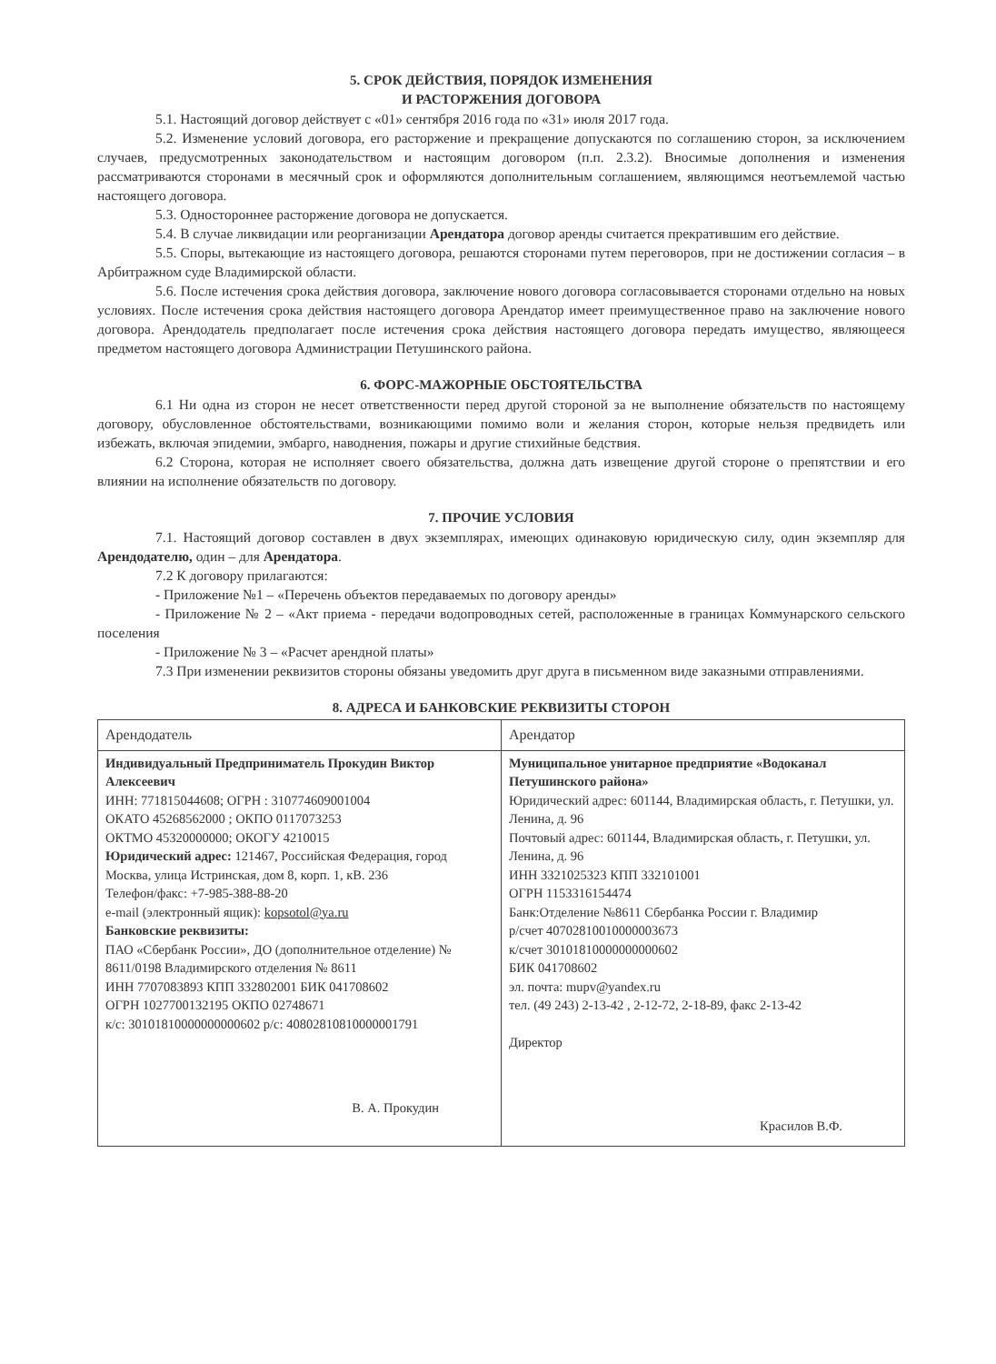5. СРОК ДЕЙСТВИЯ, ПОРЯДОК ИЗМЕНЕНИЯ
И РАСТОРЖЕНИЯ ДОГОВОРА
5.1. Настоящий договор действует с «01» сентября 2016 года по «31» июля 2017 года.
5.2. Изменение условий договора, его расторжение и прекращение допускаются по соглашению сторон, за исключением случаев, предусмотренных законодательством и настоящим договором (п.п. 2.3.2). Вносимые дополнения и изменения рассматриваются сторонами в месячный срок и оформляются дополнительным соглашением, являющимся неотъемлемой частью настоящего договора.
5.3. Одностороннее расторжение договора не допускается.
5.4. В случае ликвидации или реорганизации Арендатора договор аренды считается прекратившим его действие.
5.5. Споры, вытекающие из настоящего договора, решаются сторонами путем переговоров, при не достижении согласия – в Арбитражном суде Владимирской области.
5.6. После истечения срока действия договора, заключение нового договора согласовывается сторонами отдельно на новых условиях. После истечения срока действия настоящего договора Арендатор имеет преимущественное право на заключение нового договора. Арендодатель предполагает после истечения срока действия настоящего договора передать имущество, являющееся предметом настоящего договора Администрации Петушинского района.
6. ФОРС-МАЖОРНЫЕ ОБСТОЯТЕЛЬСТВА
6.1 Ни одна из сторон не несет ответственности перед другой стороной за не выполнение обязательств по настоящему договору, обусловленное обстоятельствами, возникающими помимо воли и желания сторон, которые нельзя предвидеть или избежать, включая эпидемии, эмбарго, наводнения, пожары и другие стихийные бедствия.
6.2 Сторона, которая не исполняет своего обязательства, должна дать извещение другой стороне о препятствии и его влиянии на исполнение обязательств по договору.
7. ПРОЧИЕ УСЛОВИЯ
7.1. Настоящий договор составлен в двух экземплярах, имеющих одинаковую юридическую силу, один экземпляр для Арендодателю, один – для Арендатора.
7.2 К договору прилагаются:
- Приложение №1 – «Перечень объектов передаваемых по договору аренды»
- Приложение № 2 – «Акт приема - передачи водопроводных сетей, расположенные в границах Коммунарского сельского поселения
- Приложение № 3 – «Расчет арендной платы»
7.3 При изменении реквизитов стороны обязаны уведомить друг друга в письменном виде заказными отправлениями.
8. АДРЕСА И БАНКОВСКИЕ РЕКВИЗИТЫ СТОРОН
| Арендодатель | Арендатор |
| Индивидуальный Предприниматель Прокудин Виктор Алексеевич ИНН: 771815044608; ОГРН : 310774609001004 ОКАТО 45268562000 ; ОКПО 0117073253 ОКТМО 45320000000; ОКОГУ 4210015 Юридический адрес: 121467, Российская Федерация, город Москва, улица Истринская, дом 8, корп. 1, кВ. 236 Телефон/факс: +7-985-388-88-20 e-mail (электронный ящик): kopsotol@ya.ru Банковские реквизиты: ПАО «Сбербанк России», ДО (дополнительное отделение) № 8611/0198 Владимирского отделения № 8611 ИНН 7707083893 КПП 332802001 БИК 041708602 ОГРН 1027700132195 ОКПО 02748671 к/с: 30101810000000000602 р/с: 40802810810000001791 В. А. Прокудин | Муниципальное унитарное предприятие «Водоканал Петушинского района» Юридический адрес: 601144, Владимирская область, г. Петушки, ул. Ленина, д. 96 Почтовый адрес: 601144, Владимирская область, г. Петушки, ул. Ленина, д. 96 ИНН 3321025323 КПП 332101001 ОГРН 1153316154474 Банк:Отделение №8611 Сбербанка России г. Владимир р/счет 40702810010000003673 к/счет 30101810000000000602 БИК 041708602 эл. почта: mupv@yandex.ru тел. (49 243) 2-13-42 , 2-12-72, 2-18-89, факс 2-13-42 Директор Красилов В.Ф. |